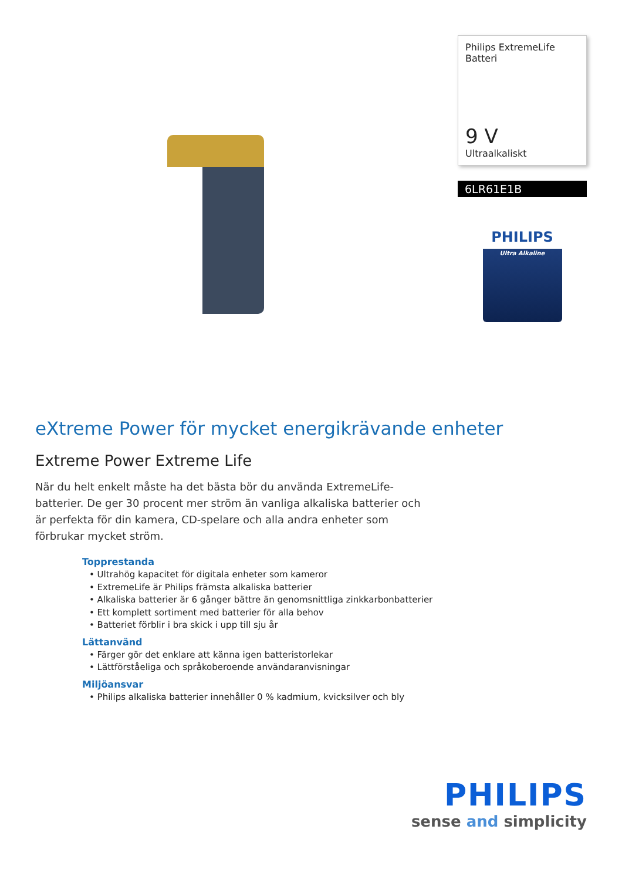Philips ExtremeLife
Batteri
9 V
Ultraalkaliskt
6LR61E1B
PHILIPS
Ultra Alkaline
eXtreme Power för mycket energikrävande enheter
Extreme Power Extreme Life
När du helt enkelt måste ha det bästa bör du använda ExtremeLife-batterier. De ger 30 procent mer ström än vanliga alkaliska batterier och är perfekta för din kamera, CD-spelare och alla andra enheter som förbrukar mycket ström.
Topprestanda
• Ultrahög kapacitet för digitala enheter som kameror
• ExtremeLife är Philips främsta alkaliska batterier
• Alkaliska batterier är 6 gånger bättre än genomsnittliga zinkkarbonbatterier
• Ett komplett sortiment med batterier för alla behov
• Batteriet förblir i bra skick i upp till sju år
Lättanvänd
• Färger gör det enklare att känna igen batteristorlekar
• Lättförståeliga och språkoberoende användaranvisningar
Miljöansvar
• Philips alkaliska batterier innehåller 0 % kadmium, kvicksilver och bly
PHILIPS
sense and simplicity